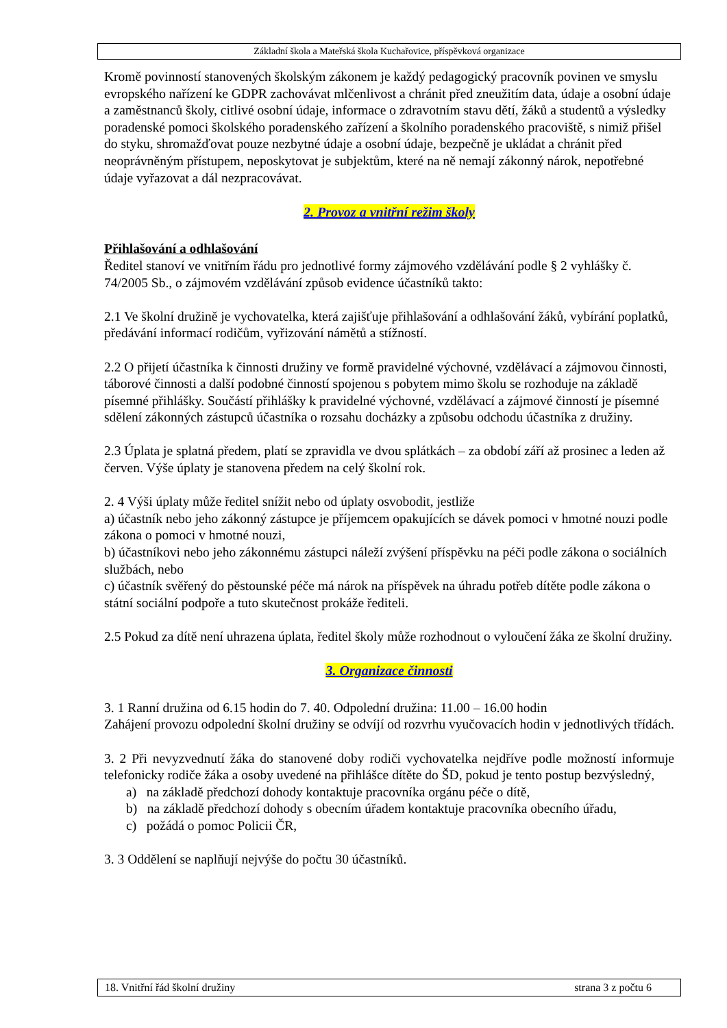Základní škola a Mateřská škola Kuchařovice, příspěvková organizace
Kromě povinností stanovených školským zákonem je každý pedagogický pracovník povinen ve smyslu evropského nařízení ke GDPR zachovávat mlčenlivost a chránit před zneužitím data, údaje a osobní údaje a zaměstnanců školy, citlivé osobní údaje, informace o zdravotním stavu dětí, žáků a studentů a výsledky poradenské pomoci školského poradenského zařízení a školního poradenského pracoviště, s nimiž přišel do styku, shromažďovat pouze nezbytné údaje a osobní údaje, bezpečně je ukládat a chránit před neoprávněným přístupem, neposkytovat je subjektům, které na ně nemají zákonný nárok, nepotřebné údaje vyřazovat a dál nezpracovávat.
2. Provoz a vnitřní režim školy
Přihlašování a odhlašování
Ředitel stanoví ve vnitřním řádu pro jednotlivé formy zájmového vzdělávání podle § 2 vyhlášky č. 74/2005 Sb., o zájmovém vzdělávání způsob evidence účastníků takto:
2.1 Ve školní družině je vychovatelka, která zajišťuje přihlašování a odhlašování žáků, vybírání poplatků, předávání informací rodičům, vyřizování námětů a stížností.
2.2 O přijetí účastníka k činnosti družiny ve formě pravidelné výchovné, vzdělávací a zájmovou činnosti, táborové činnosti a další podobné činností spojenou s pobytem mimo školu se rozhoduje na základě písemné přihlášky. Součástí přihlášky k pravidelné výchovné, vzdělávací a zájmové činností je písemné sdělení zákonných zástupců účastníka o rozsahu docházky a způsobu odchodu účastníka z družiny.
2.3 Úplata je splatná předem, platí se zpravidla ve dvou splátkách – za období září až prosinec a leden až červen. Výše úplaty je stanovena předem na celý školní rok.
2. 4 Výši úplaty může ředitel snížit nebo od úplaty osvobodit, jestliže
a) účastník nebo jeho zákonný zástupce je příjemcem opakujících se dávek pomoci v hmotné nouzi podle zákona o pomoci v hmotné nouzi,
b) účastníkovi nebo jeho zákonnému zástupci náleží zvýšení příspěvku na péči podle zákona o sociálních službách, nebo
c) účastník svěřený do pěstounské péče má nárok na příspěvek na úhradu potřeb dítěte podle zákona o státní sociální podpoře a tuto skutečnost prokáže řediteli.
2.5 Pokud za dítě není uhrazena úplata, ředitel školy může rozhodnout o vyloučení žáka ze školní družiny.
3. Organizace činnosti
3. 1 Ranní družina od 6.15 hodin do 7. 40. Odpolední družina: 11.00 – 16.00 hodin
Zahájení provozu odpolední školní družiny se odvíjí od rozvrhu vyučovacích hodin v jednotlivých třídách.
3. 2 Při nevyzvednutí žáka do stanovené doby rodiči vychovatelka nejdříve podle možností informuje telefonicky rodiče žáka a osoby uvedené na přihlášce dítěte do ŠD, pokud je tento postup bezvýsledný,
a) na základě předchozí dohody kontaktuje pracovníka orgánu péče o dítě,
b) na základě předchozí dohody s obecním úřadem kontaktuje pracovníka obecního úřadu,
c) požádá o pomoc Policii ČR,
3. 3 Oddělení se naplňují nejvýše do počtu 30 účastníků.
18. Vnitřní řád školní družiny strana 3 z počtu 6